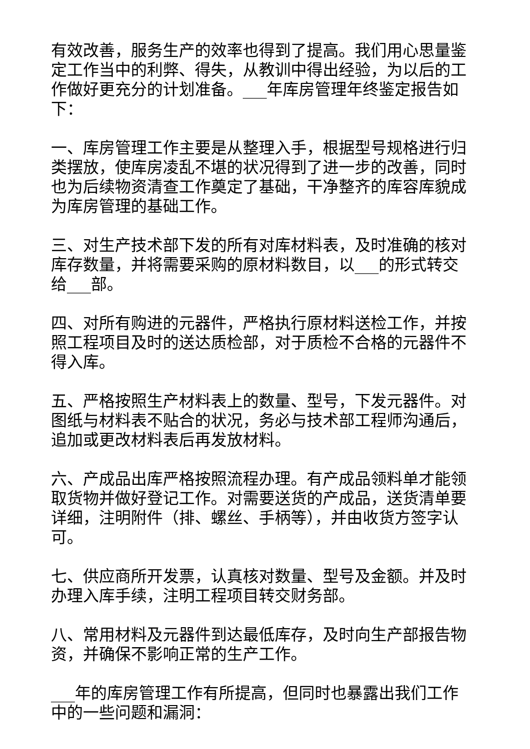有效改善，服务生产的效率也得到了提高。我们用心思量鉴定工作当中的利弊、得失，从教训中得出经验，为以后的工作做好更充分的计划准备。___年库房管理年终鉴定报告如下：
一、库房管理工作主要是从整理入手，根据型号规格进行归类摆放，使库房凌乱不堪的状况得到了进一步的改善，同时也为后续物资清查工作奠定了基础，干净整齐的库容库貌成为库房管理的基础工作。
三、对生产技术部下发的所有对库材料表，及时准确的核对库存数量，并将需要采购的原材料数目，以___的形式转交给___部。
四、对所有购进的元器件，严格执行原材料送检工作，并按照工程项目及时的送达质检部，对于质检不合格的元器件不得入库。
五、严格按照生产材料表上的数量、型号，下发元器件。对图纸与材料表不贴合的状况，务必与技术部工程师沟通后，追加或更改材料表后再发放材料。
六、产成品出库严格按照流程办理。有产成品领料单才能领取货物并做好登记工作。对需要送货的产成品，送货清单要详细，注明附件（排、螺丝、手柄等），并由收货方签字认可。
七、供应商所开发票，认真核对数量、型号及金额。并及时办理入库手续，注明工程项目转交财务部。
八、常用材料及元器件到达最低库存，及时向生产部报告物资，并确保不影响正常的生产工作。
___年的库房管理工作有所提高，但同时也暴露出我们工作中的一些问题和漏洞：